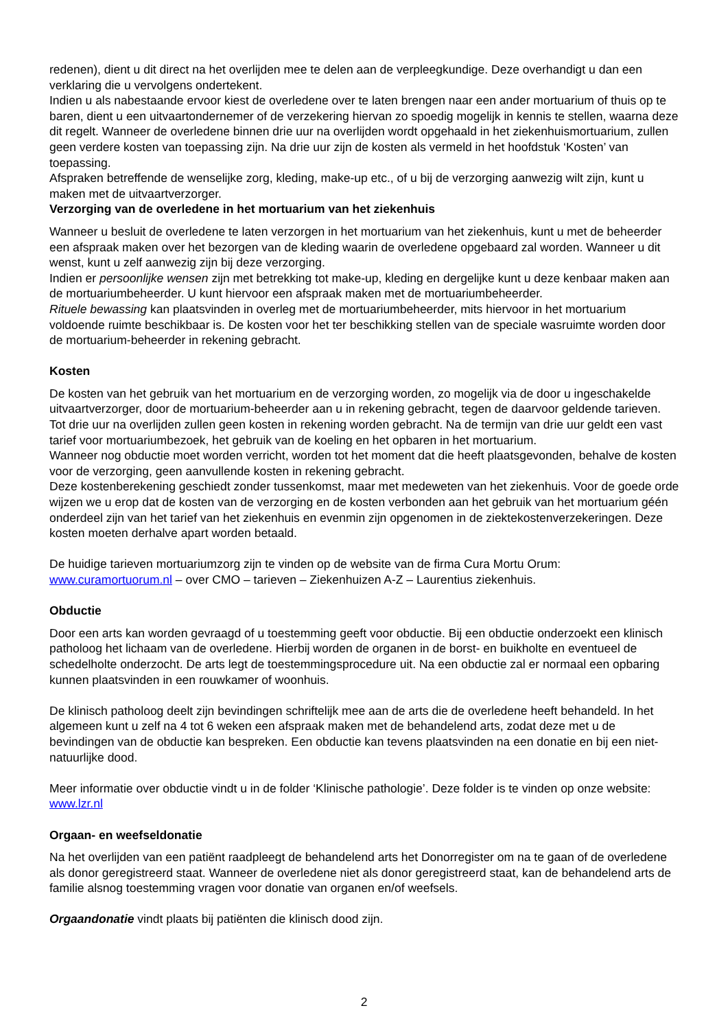redenen), dient u dit direct na het overlijden mee te delen aan de verpleegkundige. Deze overhandigt u dan een verklaring die u vervolgens ondertekent.
Indien u als nabestaande ervoor kiest de overledene over te laten brengen naar een ander mortuarium of thuis op te baren, dient u een uitvaartondernemer of de verzekering hiervan zo spoedig mogelijk in kennis te stellen, waarna deze dit regelt. Wanneer de overledene binnen drie uur na overlijden wordt opgehaald in het ziekenhuismortuarium, zullen geen verdere kosten van toepassing zijn. Na drie uur zijn de kosten als vermeld in het hoofdstuk ‘Kosten’ van toepassing.
Afspraken betreffende de wenselijke zorg, kleding, make-up etc., of u bij de verzorging aanwezig wilt zijn, kunt u maken met de uitvaartverzorger.
Verzorging van de overledene in het mortuarium van het ziekenhuis
Wanneer u besluit de overledene te laten verzorgen in het mortuarium van het ziekenhuis, kunt u met de beheerder een afspraak maken over het bezorgen van de kleding waarin de overledene opgebaard zal worden. Wanneer u dit wenst, kunt u zelf aanwezig zijn bij deze verzorging.
Indien er persoonlijke wensen zijn met betrekking tot make-up, kleding en dergelijke kunt u deze kenbaar maken aan de mortuariumbeheerder. U kunt hiervoor een afspraak maken met de mortuariumbeheerder.
Rituele bewassing kan plaatsvinden in overleg met de mortuariumbeheerder, mits hiervoor in het mortuarium voldoende ruimte beschikbaar is. De kosten voor het ter beschikking stellen van de speciale wasruimte worden door de mortuarium-beheerder in rekening gebracht.
Kosten
De kosten van het gebruik van het mortuarium en de verzorging worden, zo mogelijk via de door u ingeschakelde uitvaartverzorger, door de mortuarium-beheerder aan u in rekening gebracht, tegen de daarvoor geldende tarieven.
Tot drie uur na overlijden zullen geen kosten in rekening worden gebracht. Na de termijn van drie uur geldt een vast tarief voor mortuariumbezoek, het gebruik van de koeling en het opbaren in het mortuarium.
Wanneer nog obductie moet worden verricht, worden tot het moment dat die heeft plaatsgevonden, behalve de kosten voor de verzorging, geen aanvullende kosten in rekening gebracht.
Deze kostenberekening geschiedt zonder tussenkomst, maar met medeweten van het ziekenhuis. Voor de goede orde wijzen we u erop dat de kosten van de verzorging en de kosten verbonden aan het gebruik van het mortuarium géén onderdeel zijn van het tarief van het ziekenhuis en evenmin zijn opgenomen in de ziektekostenverzekeringen. Deze kosten moeten derhalve apart worden betaald.
De huidige tarieven mortuariumzorg zijn te vinden op de website van de firma Cura Mortu Orum:
www.curamortuorum.nl – over CMO – tarieven – Ziekenhuizen A-Z – Laurentius ziekenhuis.
Obductie
Door een arts kan worden gevraagd of u toestemming geeft voor obductie. Bij een obductie onderzoekt een klinisch patholoog het lichaam van de overledene. Hierbij worden de organen in de borst- en buikholte en eventueel de schedelholte onderzocht. De arts legt de toestemmingsprocedure uit. Na een obductie zal er normaal een opbaring kunnen plaatsvinden in een rouwkamer of woonhuis.
De klinisch patholoog deelt zijn bevindingen schriftelijk mee aan de arts die de overledene heeft behandeld. In het algemeen kunt u zelf na 4 tot 6 weken een afspraak maken met de behandelend arts, zodat deze met u de bevindingen van de obductie kan bespreken. Een obductie kan tevens plaatsvinden na een donatie en bij een niet-natuurlijke dood.
Meer informatie over obductie vindt u in de folder ‘Klinische pathologie’. Deze folder is te vinden op onze website:
www.lzr.nl
Orgaan- en weefseldonatie
Na het overlijden van een patiënt raadpleegt de behandelend arts het Donorregister om na te gaan of de overledene als donor geregistreerd staat. Wanneer de overledene niet als donor geregistreerd staat, kan de behandelend arts de familie alsnog toestemming vragen voor donatie van organen en/of weefsels.
Orgaandonatie vindt plaats bij patiënten die klinisch dood zijn.
2